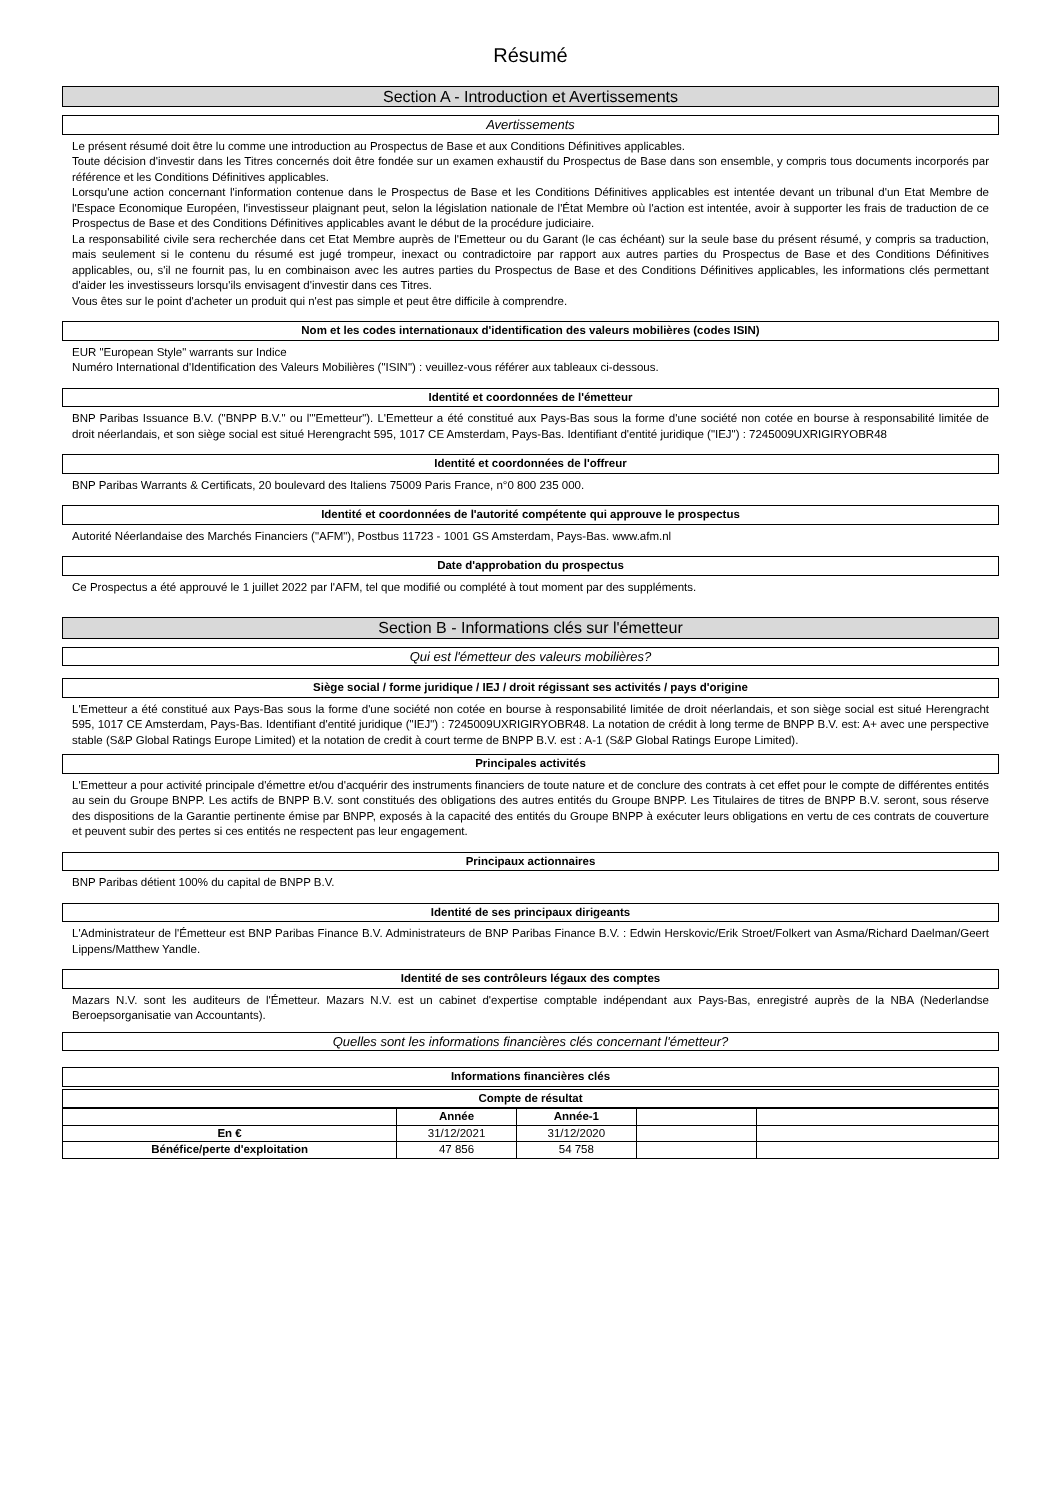Résumé
Section A - Introduction et Avertissements
Avertissements
Le présent résumé doit être lu comme une introduction au Prospectus de Base et aux Conditions Définitives applicables.
Toute décision d'investir dans les Titres concernés doit être fondée sur un examen exhaustif du Prospectus de Base dans son ensemble, y compris tous documents incorporés par référence et les Conditions Définitives applicables.
Lorsqu'une action concernant l'information contenue dans le Prospectus de Base et les Conditions Définitives applicables est intentée devant un tribunal d'un Etat Membre de l'Espace Economique Européen, l'investisseur plaignant peut, selon la législation nationale de l'État Membre où l'action est intentée, avoir à supporter les frais de traduction de ce Prospectus de Base et des Conditions Définitives applicables avant le début de la procédure judiciaire.
La responsabilité civile sera recherchée dans cet Etat Membre auprès de l'Emetteur ou du Garant (le cas échéant) sur la seule base du présent résumé, y compris sa traduction, mais seulement si le contenu du résumé est jugé trompeur, inexact ou contradictoire par rapport aux autres parties du Prospectus de Base et des Conditions Définitives applicables, ou, s'il ne fournit pas, lu en combinaison avec les autres parties du Prospectus de Base et des Conditions Définitives applicables, les informations clés permettant d'aider les investisseurs lorsqu'ils envisagent d'investir dans ces Titres.
Vous êtes sur le point d'acheter un produit qui n'est pas simple et peut être difficile à comprendre.
Nom et les codes internationaux d'identification des valeurs mobilières (codes ISIN)
EUR "European Style" warrants sur Indice
Numéro International d'Identification des Valeurs Mobilières ("ISIN") : veuillez-vous référer aux tableaux ci-dessous.
Identité et coordonnées de l'émetteur
BNP Paribas Issuance B.V. ("BNPP B.V." ou l'"Emetteur"). L'Emetteur a été constitué aux Pays-Bas sous la forme d'une société non cotée en bourse à responsabilité limitée de droit néerlandais, et son siège social est situé Herengracht 595, 1017 CE Amsterdam, Pays-Bas. Identifiant d'entité juridique ("IEJ") : 7245009UXRIGIRYOBR48
Identité et coordonnées de l'offreur
BNP Paribas Warrants & Certificats, 20 boulevard des Italiens 75009 Paris France, n°0 800 235 000.
Identité et coordonnées de l'autorité compétente qui approuve le prospectus
Autorité Néerlandaise des Marchés Financiers ("AFM"), Postbus 11723 - 1001 GS Amsterdam, Pays-Bas. www.afm.nl
Date d'approbation du prospectus
Ce Prospectus a été approuvé le 1 juillet 2022 par l'AFM, tel que modifié ou complété à tout moment par des suppléments.
Section B - Informations clés sur l'émetteur
Qui est l'émetteur des valeurs mobilières?
Siège social / forme juridique / IEJ / droit régissant ses activités / pays d'origine
L'Emetteur a été constitué aux Pays-Bas sous la forme d'une société non cotée en bourse à responsabilité limitée de droit néerlandais, et son siège social est situé Herengracht 595, 1017 CE Amsterdam, Pays-Bas. Identifiant d'entité juridique ("IEJ") : 7245009UXRIGIRYOBR48. La notation de crédit à long terme de BNPP B.V. est: A+ avec une perspective stable (S&P Global Ratings Europe Limited) et la notation de credit à court terme de BNPP B.V. est : A-1 (S&P Global Ratings Europe Limited).
Principales activités
L'Emetteur a pour activité principale d'émettre et/ou d'acquérir des instruments financiers de toute nature et de conclure des contrats à cet effet pour le compte de différentes entités au sein du Groupe BNPP. Les actifs de BNPP B.V. sont constitués des obligations des autres entités du Groupe BNPP. Les Titulaires de titres de BNPP B.V. seront, sous réserve des dispositions de la Garantie pertinente émise par BNPP, exposés à la capacité des entités du Groupe BNPP à exécuter leurs obligations en vertu de ces contrats de couverture et peuvent subir des pertes si ces entités ne respectent pas leur engagement.
Principaux actionnaires
BNP Paribas détient 100% du capital de BNPP B.V.
Identité de ses principaux dirigeants
L'Administrateur de l'Émetteur est BNP Paribas Finance B.V. Administrateurs de BNP Paribas Finance B.V. : Edwin Herskovic/Erik Stroet/Folkert van Asma/Richard Daelman/Geert Lippens/Matthew Yandle.
Identité de ses contrôleurs légaux des comptes
Mazars N.V. sont les auditeurs de l'Émetteur. Mazars N.V. est un cabinet d'expertise comptable indépendant aux Pays-Bas, enregistré auprès de la NBA (Nederlandse Beroepsorganisatie van Accountants).
Quelles sont les informations financières clés concernant l'émetteur?
Informations financières clés
Compte de résultat
| | Année | Année-1 | | |
| --- | --- | --- | --- | --- |
| En € | 31/12/2021 | 31/12/2020 | | |
| Bénéfice/perte d'exploitation | 47 856 | 54 758 | | |